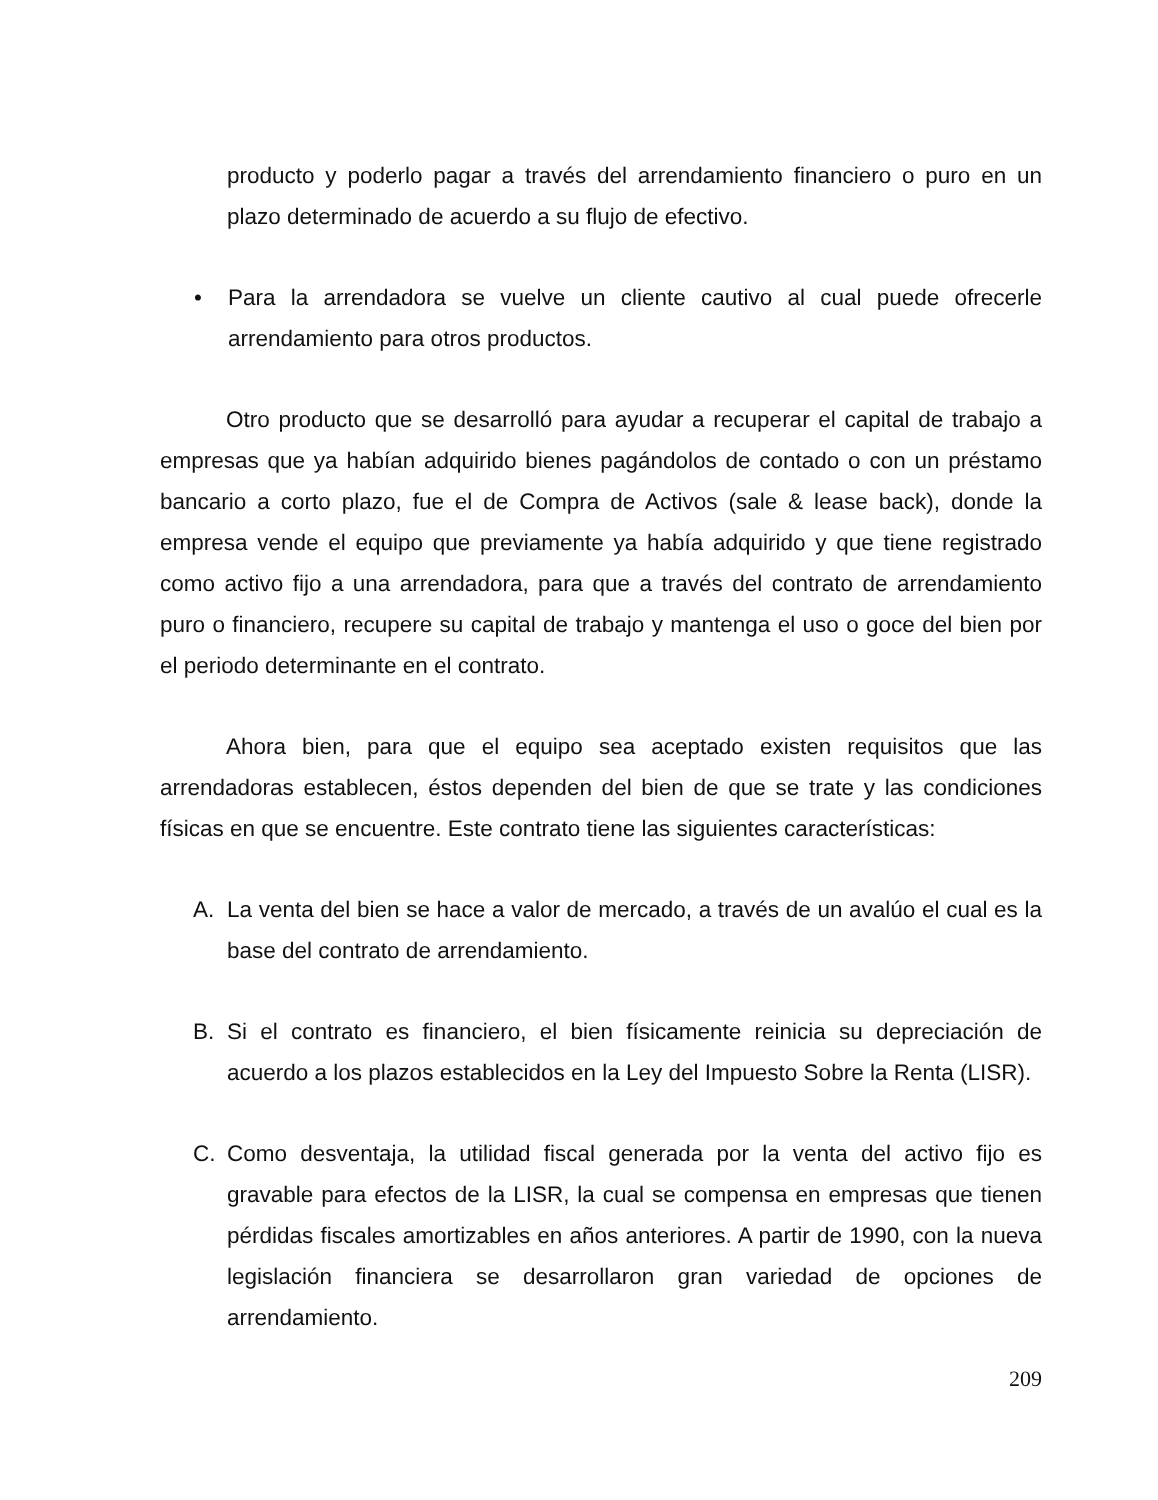producto y poderlo pagar a través del arrendamiento financiero o puro en un plazo determinado de acuerdo a su flujo de efectivo.
• Para la arrendadora se vuelve un cliente cautivo al cual puede ofrecerle arrendamiento para otros productos.
Otro producto que se desarrolló para ayudar a recuperar el capital de trabajo a empresas que ya habían adquirido bienes pagándolos de contado o con un préstamo bancario a corto plazo, fue el de Compra de Activos (sale & lease back), donde la empresa vende el equipo que previamente ya había adquirido y que tiene registrado como activo fijo a una arrendadora, para que a través del contrato de arrendamiento puro o financiero, recupere su capital de trabajo y mantenga el uso o goce del bien por el periodo determinante en el contrato.
Ahora bien, para que el equipo sea aceptado existen requisitos que las arrendadoras establecen, éstos dependen del bien de que se trate y las condiciones físicas en que se encuentre. Este contrato tiene las siguientes características:
A. La venta del bien se hace a valor de mercado, a través de un avalúo el cual es la base del contrato de arrendamiento.
B. Si el contrato es financiero, el bien físicamente reinicia su depreciación de acuerdo a los plazos establecidos en la Ley del Impuesto Sobre la Renta (LISR).
C. Como desventaja, la utilidad fiscal generada por la venta del activo fijo es gravable para efectos de la LISR, la cual se compensa en empresas que tienen pérdidas fiscales amortizables en años anteriores. A partir de 1990, con la nueva legislación financiera se desarrollaron gran variedad de opciones de arrendamiento.
209